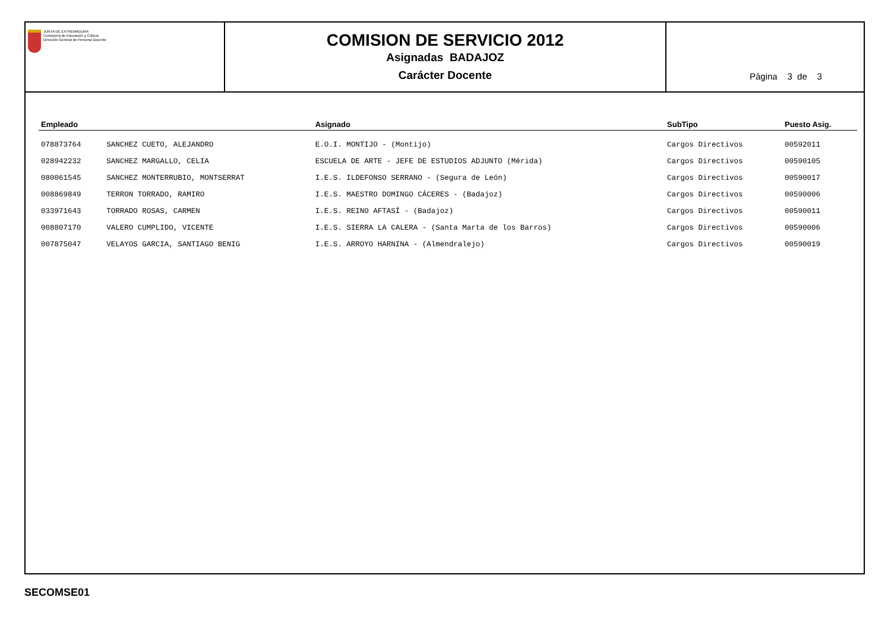JUNTA DE EXTREMADURA
Consejería de Educación y Cultura
Dirección General de Personal Docente
COMISION DE SERVICIO 2012
Asignadas BADAJOZ
Carácter Docente
Página 3 de 3
| Empleado | | Asignado | SubTipo | Puesto Asig. |
| --- | --- | --- | --- | --- |
| 078873764 | SANCHEZ CUETO, ALEJANDRO | E.O.I. MONTIJO - (Montijo) | Cargos Directivos | 00592011 |
| 028942232 | SANCHEZ MARGALLO, CELIA | ESCUELA DE ARTE - JEFE DE ESTUDIOS ADJUNTO (Mérida) | Cargos Directivos | 00590105 |
| 080061545 | SANCHEZ MONTERRUBIO, MONTSERRAT | I.E.S. ILDEFONSO SERRANO - (Segura de León) | Cargos Directivos | 00590017 |
| 008869849 | TERRON TORRADO, RAMIRO | I.E.S. MAESTRO DOMINGO CÁCERES - (Badajoz) | Cargos Directivos | 00590006 |
| 033971643 | TORRADO ROSAS, CARMEN | I.E.S. REINO AFTASÍ - (Badajoz) | Cargos Directivos | 00590011 |
| 008807170 | VALERO CUMPLIDO, VICENTE | I.E.S. SIERRA LA CALERA - (Santa Marta de los Barros) | Cargos Directivos | 00590006 |
| 007875047 | VELAYOS GARCIA, SANTIAGO BENIG | I.E.S. ARROYO HARNINA - (Almendralejo) | Cargos Directivos | 00590019 |
SECOMSE01